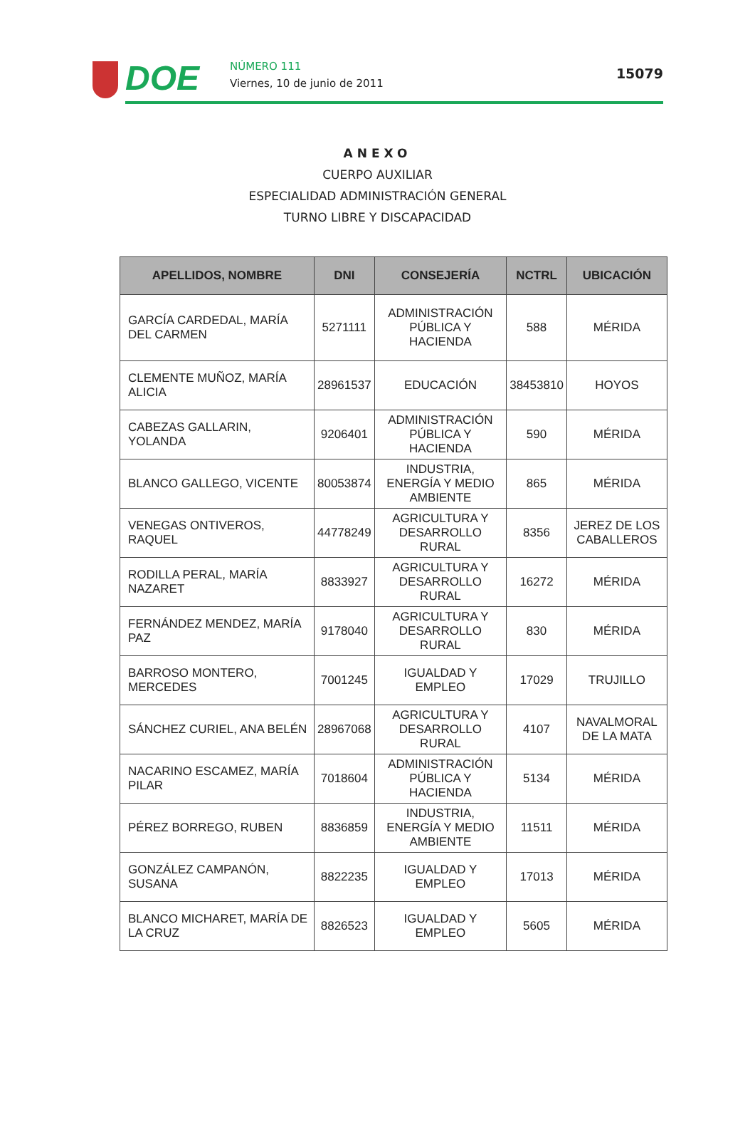DOE NÚMERO 111
Viernes, 10 de junio de 2011
15079
ANEXO
CUERPO AUXILIAR
ESPECIALIDAD ADMINISTRACIÓN GENERAL
TURNO LIBRE Y DISCAPACIDAD
| APELLIDOS, NOMBRE | DNI | CONSEJERÍA | NCTRL | UBICACIÓN |
| --- | --- | --- | --- | --- |
| GARCÍA CARDEDAL, MARÍA DEL CARMEN | 5271111 | ADMINISTRACIÓN PÚBLICA Y HACIENDA | 588 | MÉRIDA |
| CLEMENTE MUÑOZ, MARÍA ALICIA | 28961537 | EDUCACIÓN | 38453810 | HOYOS |
| CABEZAS GALLARIN, YOLANDA | 9206401 | ADMINISTRACIÓN PÚBLICA Y HACIENDA | 590 | MÉRIDA |
| BLANCO GALLEGO, VICENTE | 80053874 | INDUSTRIA, ENERGÍA Y MEDIO AMBIENTE | 865 | MÉRIDA |
| VENEGAS ONTIVEROS, RAQUEL | 44778249 | AGRICULTURA Y DESARROLLO RURAL | 8356 | JEREZ DE LOS CABALLEROS |
| RODILLA PERAL, MARÍA NAZARET | 8833927 | AGRICULTURA Y DESARROLLO RURAL | 16272 | MÉRIDA |
| FERNÁNDEZ MENDEZ, MARÍA PAZ | 9178040 | AGRICULTURA Y DESARROLLO RURAL | 830 | MÉRIDA |
| BARROSO MONTERO, MERCEDES | 7001245 | IGUALDAD Y EMPLEO | 17029 | TRUJILLO |
| SÁNCHEZ CURIEL, ANA BELÉN | 28967068 | AGRICULTURA Y DESARROLLO RURAL | 4107 | NAVALMORAL DE LA MATA |
| NACARINO ESCAMEZ, MARÍA PILAR | 7018604 | ADMINISTRACIÓN PÚBLICA Y HACIENDA | 5134 | MÉRIDA |
| PÉREZ BORREGO, RUBEN | 8836859 | INDUSTRIA, ENERGÍA Y MEDIO AMBIENTE | 11511 | MÉRIDA |
| GONZÁLEZ CAMPANÓN, SUSANA | 8822235 | IGUALDAD Y EMPLEO | 17013 | MÉRIDA |
| BLANCO MICHARET, MARÍA DE LA CRUZ | 8826523 | IGUALDAD Y EMPLEO | 5605 | MÉRIDA |